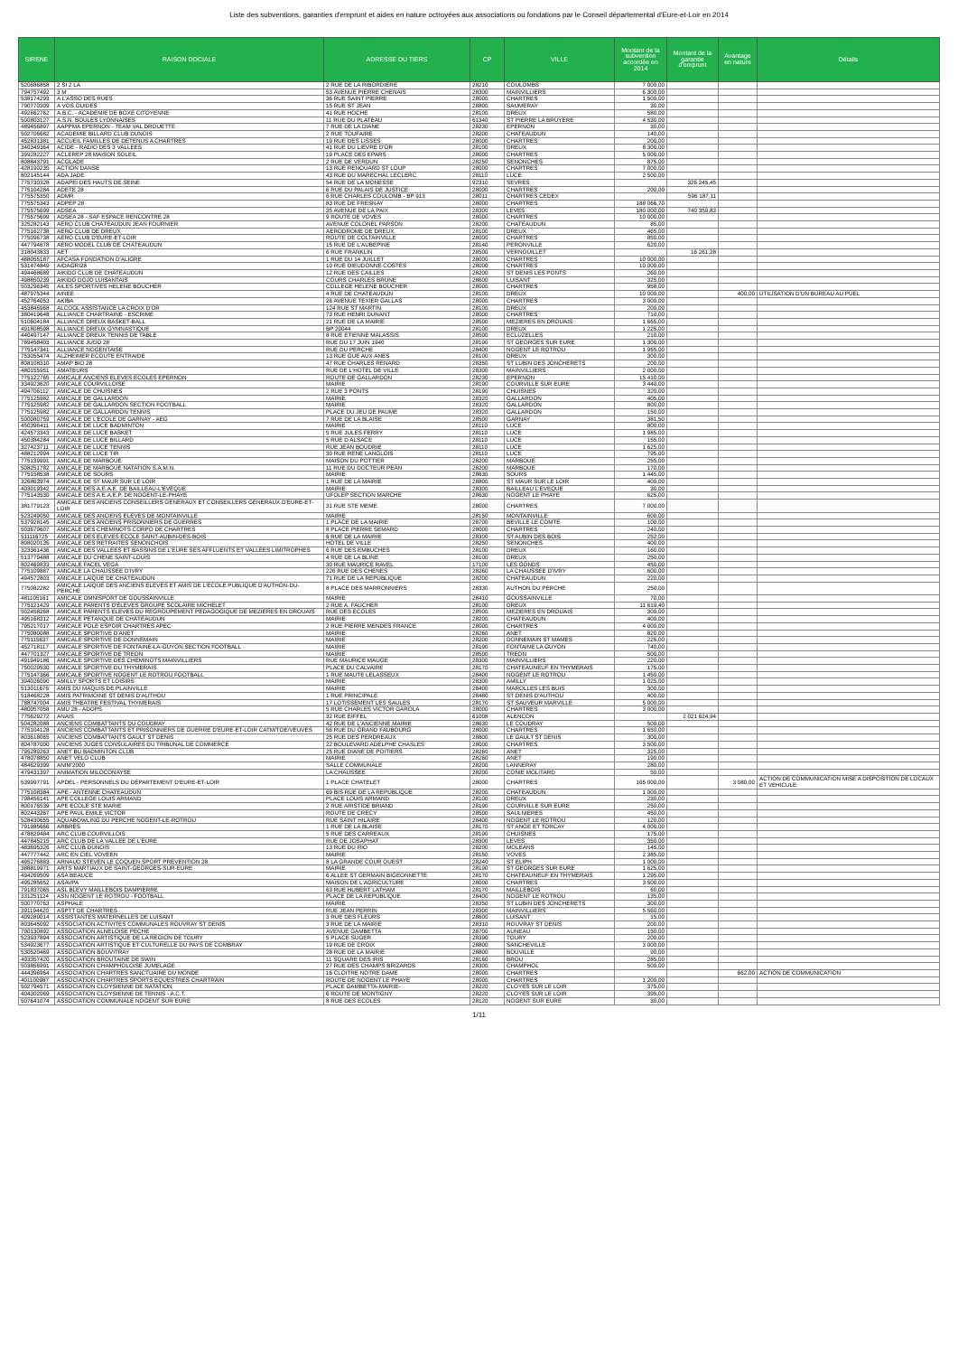Liste des subventions, garanties d'emprunt et aides en nature octroyées aux associations ou fondations par le Conseil départemental d'Eure-et-Loir en 2014
| SIRENE | RAISON DOCIALE | ADRESSE DU TIERS | CP | VILLE | Montant de la subvention accordée en 2014 | Montant de la garantie d'emprunt | Avantage en nature | Détails |
| --- | --- | --- | --- | --- | --- | --- | --- | --- |
| 520686858 | 2 SI 2 LA | 2 RUE DE LA RIBORDIERE | 28210 | COULOMBS | 7 000,00 | | | |
| 794757492 | 3 M | 53 AVENUE PIERRE CHENAIS | 28300 | MAINVILLIERS | 6 300,00 | | | |
| 538174293 | A L'ASSO DES RUES | 36 RUE SAINT PIERRE | 28000 | CHARTRES | 1 500,00 | | | |
| 790770309 | A VOS GUIDES | 15 RUE ST JEAN | 28800 | SAUMERAY | 30,00 | | | |
| 492662762 | A.B.C. - ACADÉMIE DE BOXE CITOYENNE | 41 RUE HOCHE | 28100 | DREUX | 580,00 | | | |
| 500803127 | A.S.N. BOULES LYONNAISES | 11 RUE DU PLATEAU | 61340 | ST PIERRE LA BRUYERE | 4 530,00 | | | |
| 489456897 | AAPPMA EPERNON - TEAM VAL DROUETTE | 7 RUE DE LA DIANE | 28230 | EPERNON | 30,00 | | | |
| 502706682 | ACADÉMIE BILLARD CLUB DUNOIS | 2 RUE TOUFAIRE | 28200 | CHATEAUDUN | 140,00 | | | |
| 452831381 | ACCUEIL FAMILLES DE DETENUS A CHARTRES | 19 RUE DES LISSES | 28000 | CHARTRES | 200,00 | | | |
| 340349364 | ACIDE - RADIO DES 3 VALLEES | 41 RUE DU LIEVRE D'OR | 28100 | DREUX | 8 300,00 | | | |
| 399282227 | ACLEREP 28 MAISON SOLEIL | 19 PLACE DES EPARS | 28000 | CHARTRES | 5 000,00 | | | |
| 808843791 | ACOLADE | 2 RUE DE VERDUN | 28250 | SENONCHES | 875,00 | | | |
| 428190235 | ACTION DANSE | 13 RUE RENOUARD ST LOUP | 28000 | CHARTRES | 7 000,00 | | | |
| 802145144 | ADA JADE | 43 RUE DU MARECHAL LECLERC | 28110 | LUCE | 2 500,00 | | | |
| 775730328 | ADAPEI DES HAUTS DE SEINE | 54 RUE DE LA MONESSE | 92310 | SEVRES | | 326 245,45 | | |
| 775104284 | ADETE 28 | 6 RUE DU PALAIS DE JUSTICE | 28000 | CHARTRES | 200,00 | | | |
| 775575350 | ADMR | 6 RUE CHARLES COULOMB - BP 913 | 28011 | CHARTRES CEDEX | | 596 187,11 | | |
| 775575343 | ADPEP 28 | 83 RUE DE FRESNAY | 28000 | CHARTRES | 188 066,70 | | | |
| 775575699 | ADSEA | 35 AVENUE DE LA PAIX | 28300 | LEVES | 180 000,00 | 740 359,83 | | |
| 775575699 | ADSEA 28 - SAF ESPACE RENCONTRE 28 | 9 ROUTE DE VOVES | 28000 | CHARTRES | 10 000,00 | | | |
| 325282143 | AÉRO CLUB CHÂTEAUDUN JEAN FOURNIER | AVENUE COLONEL PARSON | 28200 | CHATEAUDUN | 85,00 | | | |
| 775162738 | AÉRO CLUB DE DREUX | AERODROME DE DREUX | 28100 | DREUX | 465,00 | | | |
| 775096738 | AÉRO CLUB D'EURE-ET-LOIR | ROUTE DE COLTAINVILLE | 28000 | CHARTRES | 850,00 | | | |
| 447794678 | AÉRO MODEL CLUB DE CHÂTEAUDUN | 15 RUE DE L'AUBEPINE | 28140 | PERONVILLE | 620,00 | | | |
| 318043833 | AET | 6 RUE FRANKLIN | 28500 | VERNOUILLET | | 16 261,28 | | |
| 488055187 | AFCASA FONDATION D'ALIGRE | 1 RUE DU 14 JUILLET | 28000 | CHARTRES | 10 000,00 | | | |
| 531474849 | AIDAGRI28 | 10 RUE DIEUDONNE COSTES | 28000 | CHARTRES | 10 000,00 | | | |
| 494468689 | AIKIDO CLUB DE CHATEAUDUN | 12 RUE DES CAILLES | 28200 | ST DENIS LES PONTS | 260,00 | | | |
| 498850239 | AIKIDO DOJO LUISANTAIS | COURS CHARLES BRUNE | 28600 | LUISANT | 325,00 | | | |
| 503296345 | AILES SPORTIVES HELENE BOUCHER | COLLEGE HELENE BOUCHER | 28000 | CHARTRES | 958,00 | | | |
| 487975344 | AINEE | 4 RUE DE CHATEAUDUN | 28100 | DREUX | 10 000,00 | | 400,00 | UTILISATION D'UN BUREAU AU PUEL |
| 452764053 | AKIBA | 26 AVENUE TEXIER GALLAS | 28000 | CHARTRES | 3 000,00 | | | |
| 453845968 | ALCOOL ASSISTANCE LA CROIX D'OR | 124 RUE ST MARTIN | 28100 | DREUX | 200,00 | | | |
| 380419648 | ALLIANCE CHARTRAINE - ESCRIME | 73 RUE HENRI DUNANT | 28000 | CHARTRES | 710,00 | | | |
| 510604184 | ALLIANCE DREUX BASKET-BALL | 21 RUE DE LA MAIRIE | 28500 | MEZIERES EN DROUAIS | 1 665,00 | | | |
| 491808598 | ALLIANCE DREUX GYMNASTIQUE | BP 20044 | 28100 | DREUX | 1 225,00 | | | |
| 440497147 | ALLIANCE DREUX TENNIS DE TABLE | 8 RUE ETIENNE MALASSIS | 28500 | ECLUZELLES | 210,00 | | | |
| 789458403 | ALLIANCE JUDO 28 | RUE DU 17 JUIN 1940 | 28190 | ST GEORGES SUR EURE | 1 300,00 | | | |
| 775147341 | ALLIANCE NOGENTAISE | RUE DU PERCHE | 28400 | NOGENT LE ROTROU | 1 955,00 | | | |
| 753055474 | ALZHEIMER ECOUTE ENTRAIDE | 13 RUE GUE AUX ANES | 28100 | DREUX | 300,00 | | | |
| 808108310 | AMAP BIO 28 | 47 RUE CHARLES RENARD | 28350 | ST LUBIN DES JONCHERETS | 200,00 | | | |
| 480155951 | AMATEURS | RUE DE L'HOTEL DE VILLE | 28300 | MAINVILLIERS | 2 000,00 | | | |
| 775122765 | AMICALE ANCIENS ÉLÈVES ÉCOLES EPERNON | ROUTE DE GALLARDON | 28230 | EPERNON | 15 410,00 | | | |
| 334923620 | AMICALE COURVILLOISE | MAIRIE | 28190 | COURVILLE SUR EURE | 3 440,00 | | | |
| 494706112 | AMICALE DE CHUISNES | 2 RUE 3 PONTS | 28190 | CHUISNES | 320,00 | | | |
| 775125982 | AMICALE DE GALLARDON | MAIRIE | 28320 | GALLARDON | 405,00 | | | |
| 775125982 | AMICALE DE GALLARDON SECTION FOOTBALL | MAIRIE | 28320 | GALLARDON | 800,00 | | | |
| 775125982 | AMICALE DE GALLARDON TENNIS | PLACE DU JEU DE PAUME | 28320 | GALLARDON | 150,00 | | | |
| 500080759 | AMICALE DE L'ÉCOLE DE GARNAY - AEG | 7 RUE DE LA BLAISE | 28500 | GARNAY | 381,50 | | | |
| 450396411 | AMICALE DE LUCÉ BADMINTON | MAIRIE | 28110 | LUCE | 800,00 | | | |
| 424573343 | AMICALE DE LUCÉ BASKET | 5 RUE JULES FERRY | 28110 | LUCE | 1 985,00 | | | |
| 450384284 | AMICALE DE LUCÉ BILLARD | 5 RUE D ALSACE | 28110 | LUCE | 155,00 | | | |
| 327423711 | AMICALE DE LUCÉ TENNIS | RUE JEAN BOUDRIE | 28110 | LUCE | 1 625,00 | | | |
| 488212994 | AMICALE DE LUCE TIR | 30 RUE RENE LANGLOIS | 28110 | LUCE | 795,00 | | | |
| 775139991 | AMICALE DE MARBOUÉ | MAISON DU POTTIER | 28200 | MARBOUE | 255,00 | | | |
| 508251782 | AMICALE DE MARBOUÉ NATATION S.A.M.N. | 11 RUE DU DOCTEUR PEAN | 28200 | MARBOUE | 170,00 | | | |
| 775158538 | AMICALE DE SOURS | MAIRIE | 28630 | SOURS | 1 445,00 | | | |
| 326863974 | AMICALE DE ST MAUR SUR LE LOIR | 1 RUE DE LA MAIRIE | 28800 | ST MAUR SUR LE LOIR | 400,00 | | | |
| 403019342 | AMICALE DES A.E.A.E. DE BAILLEAU-L'ÉVÊQUE | MAIRIE | 28300 | BAILLEAU L'EVEQUE | 30,00 | | | |
| 775143530 | AMICALE DES A.E.A.E.P. DE NOGENT-LE-PHAYE | UFOLEP SECTION MARCHE | 28630 | NOGENT LE PHAYE | 625,00 | | | |
| 381779123 | AMICALE DES ANCIENS CONSEILLERS GÉNÉRAUX ET CONSEILLERS GÉNÉRAUX D'EURE-ET-LOIR | 31 RUE STE MEME | 28000 | CHARTRES | 7 000,00 | | | |
| 523249050 | AMICALE DES ANCIENS ÉLÈVES DE MONTAINVILLE | MAIRIE | 28150 | MONTAINVILLE | 600,00 | | | |
| 537928145 | AMICALE DES ANCIENS PRISONNIERS DE GUERRES | 1 PLACE DE LA MAIRIE | 28700 | BEVILLE LE COMTE | 100,00 | | | |
| 503679607 | AMICALE DES CHEMINOTS CORPO DE CHARTRES | 8 PLACE PIERRE SEMARD | 28000 | CHARTRES | 240,00 | | | |
| 511116725 | AMICALE DES ÉLÈVES ÉCOLE SAINT-AUBIN-DES-BOIS | 6 RUE DE LA MAIRIE | 28300 | ST AUBIN DES BOIS | 252,00 | | | |
| 808020135 | AMICALE DES RETRAITES SENONCHOIS | HOTEL DE VILLE | 28250 | SENONCHES | 400,00 | | | |
| 323361436 | AMICALE DES VALLÉES ET BASSINS DE L'EURE SES AFFLUENTS ET VALLÉES LIMITROPHES | 6 RUE DES EMBUCHES | 28100 | DREUX | 160,00 | | | |
| 513779488 | AMICALE DU CHÊNE SAINT-LOUIS | 4 RUE DE LA BLINE | 28100 | DREUX | 250,00 | | | |
| 802469833 | AMICALE FACEL VEGA | 30 RUE MAURICE RAVEL | 17100 | LES GONDS | 450,00 | | | |
| 775109887 | AMICALE LA CHAUSSEE D'IVRY | 226 RUE DES CHENES | 28260 | LA CHAUSSEE D'IVRY | 600,00 | | | |
| 494572803 | AMICALE LAÏQUE DE CHÂTEAUDUN | 71 RUE DE LA REPUBLIQUE | 28200 | CHATEAUDUN | 220,00 | | | |
| 775082282 | AMICALE LAÏQUE DES ANCIENS ÉLÈVES ET AMIS DE L'ÉCOLE PUBLIQUE D'AUTHON-DU-PERCHE | 8 PLACE DES MARRONNIERS | 28330 | AUTHON DU PERCHE | 250,00 | | | |
| 481105161 | AMICALE OMNISPORT DE GOUSSAINVILLE | MAIRIE | 28410 | GOUSSAINVILLE | 70,00 | | | |
| 775121429 | AMICALE PARENTS D'ÉLÈVES GROUPE SCOLAIRE MICHELET | 2 RUE A. FAUCHER | 28100 | DREUX | 11 619,40 | | | |
| 502458268 | AMICALE PARENTS ELEVES DU REGROUPEMENT PEDAGOGIQUE DE MEZIERES EN DROUAIS | RUE DES ECOLES | 28500 | MEZIERES EN DROUAIS | 300,00 | | | |
| 495168312 | AMICALE PÉTANQUE DE CHÂTEAUDUN | MAIRIE | 28200 | CHATEAUDUN | 400,00 | | | |
| 795217017 | AMICALE POLE ESPOIR CHARTRES APEC | 2 RUE PIERRE MENDES FRANCE | 28000 | CHARTRES | 4 000,00 | | | |
| 775080088 | AMICALE SPORTIVE D'ANET | MAIRIE | 28260 | ANET | 820,00 | | | |
| 775115637 | AMICALE SPORTIVE DE DONNEMAIN | MAIRIE | 28200 | DONNEMAIN ST MAMES | 225,00 | | | |
| 452718117 | AMICALE SPORTIVE DE FONTAINE-LA-GUYON SECTION FOOTBALL | MAIRIE | 28190 | FONTAINE LA GUYON | 740,00 | | | |
| 447701327 | AMICALE SPORTIVE DE TREON | MAIRIE | 28500 | TREON | 500,00 | | | |
| 491949186 | AMICALE SPORTIVE DES CHEMINOTS MAINVILLIERS | RUE MAURICE MAUGE | 28300 | MAINVILLIERS | 220,00 | | | |
| 750029530 | AMICALE SPORTIVE DU THYMERAIS | PLACE DU CALVAIRE | 28170 | CHATEAUNEUF EN THYMERAIS | 175,00 | | | |
| 775147366 | AMICALE SPORTIVE NOGENT LE ROTROU FOOTBALL | 1 RUE MAUTE LELASSEUX | 28400 | NOGENT LE ROTROU | 1 450,00 | | | |
| 394026090 | AMILLY SPORTS ET LOISIRS | MAIRIE | 28300 | AMILLY | 1 025,00 | | | |
| 513011676 | AMIS DU MAQUIS DE PLAINVILLE | MAIRIE | 28400 | MAROLLES LES BUIS | 300,00 | | | |
| 518468228 | AMIS PATRIMOINE ST DENIS D'AUTHOU | 1 RUE PRINCIPALE | 28480 | ST DENIS D'AUTHOU | 400,00 | | | |
| 788747004 | AMIS THEATRE FESTIVAL THYMERAIS | 17 LOTISSEMENT LES SAULES | 28170 | ST SAUVEUR MARVILLE | 5 000,00 | | | |
| 480057058 | AMU 28 - ADOPS | 5 RUE CHARLES VICTOR GAROLA | 28000 | CHARTRES | 3 000,00 | | | |
| 775629272 | ANAIS | 32 RUE EIFFEL | 61008 | ALENCON | | 2 021 624,94 | | |
| 504282088 | ANCIENS COMBATTANTS DU COUDRAY | 42 RUE DE L'ANCIENNE MAIRIE | 28630 | LE COUDRAY | 500,00 | | | |
| 775104128 | ANCIENS COMBATTANTS ET PRISONNIERS DE GUERRE D'EURE-ET-LOIR CATM/TOE/VEUVES | 56 RUE DU GRAND FAUBOURG | 28000 | CHARTRES | 1 650,00 | | | |
| 803618065 | ANCIENS COMBATTANTS GAULT ST DENIS | 25 RUE DES PERDREAUX | 28800 | LE GAULT ST DENIS | 300,00 | | | |
| 804787000 | ANCIENS JUGES CONSULAIRES DU TRIBUNAL DE COMMERCE | 22 BOULEVARD ADELPHE CHASLES | 28000 | CHARTRES | 3 500,00 | | | |
| 795289263 | ANET BU BADMINTON CLUB | 25 RUE DIANE DE POITIERS | 28260 | ANET | 325,00 | | | |
| 478078850 | ANET VELO CLUB | MAIRIE | 28260 | ANET | 190,00 | | | |
| 484629399 | ANIM'2000 | SALLE COMMUNALE | 28200 | LANNERAY | 280,00 | | | |
| 479431397 | ANIMATION MILOCONAYSE | LA CHAUSSEE | 28200 | CONIE MOLITARD | 50,00 | | | |
| 539997791 | APDEL - PERSONNELS DU DÉPARTEMENT D'EURE-ET-LOIR | 1 PLACE CHATELET | 28000 | CHARTRES | 165 000,00 | | 3 080,00 | ACTION DE COMMUNICATION MISE A DISPOSITION DE LOCAUX ET VEHICULE |
| 775108384 | APE - ANTENNE CHATEAUDUN | 69 BIS RUE DE LA REPUBLIQUE | 28200 | CHATEAUDUN | 1 000,00 | | | |
| 798456141 | APE COLLEGE LOUIS ARMAND | PLACE LOUIS ARMAND | 28100 | DREUX | 230,00 | | | |
| 800176539 | APE ECOLE STE MARIE | 2 RUE ARISTIDE BRIAND | 28190 | COURVILLE SUR EURE | 250,00 | | | |
| 802443267 | APE PAUL EMILE VICTOR | ROUTE DE CRECY | 28500 | SAULNIERES | 450,00 | | | |
| 528430655 | AQUABOWLING DU PERCHE NOGENT-LE-ROTROU | RUE SAINT HILAIRE | 28400 | NOGENT LE ROTROU | 120,00 | | | |
| 791985666 | ARBRES | 1 RUE DE LA BLAISE | 28170 | ST ANGE ET TORCAY | 4 000,00 | | | |
| 478829484 | ARC CLUB COURVILLOIS | 5 RUE DES CARREAUX | 28190 | CHUISNES | 175,00 | | | |
| 447845215 | ARC CLUB DE LA VALLÉE DE L'EURE | RUE DE JOSAPHAT | 28300 | LEVES | 350,00 | | | |
| 483695326 | ARC CLUB DUNOIS | 13 RUE DU RIO | 28200 | MOLEANS | 145,00 | | | |
| 447777442 | ARC EN CIEL VOVEEN | MAIRIE | 28150 | VOVES | 2 385,00 | | | |
| 495276883 | ARNAUD STEVEN LE COQUEN SPORT PRÉVENTION 28 | 8 LA GRANDE COUR OUEST | 28240 | ST ELIPH | 1 000,00 | | | |
| 388819971 | ARTS MARTIAUX DE SAINT-GEORGES-SUR-EURE | MAIRIE | 28190 | ST GEORGES SUR EURE | 1 625,00 | | | |
| 494269509 | ASA BEAUCE | 6 ALLEE ST GERMAIN BIGEONNETTE | 28170 | CHATEAUNEUF EN THYMERAIS | 1 295,00 | | | |
| 495285652 | ASAVPA | MAISON DE L'AGRICULTURE | 28000 | CHARTRES | 3 500,00 | | | |
| 791837065 | ASL BLEVY MAILLEBOIS DAMPIERRE | 63 RUE HUBERT LATHAM | 28170 | MAILLEBOIS | 60,00 | | | |
| 331251124 | ASN NOGENT LE ROTROU - FOOTBALL | PLACE DE LA REPUBLIQUE | 28400 | NOGENT LE ROTROU | 135,00 | | | |
| 500770763 | ASPHALE | MAIRIE | 28350 | ST LUBIN DES JONCHERETS | 300,00 | | | |
| 391194420 | ASPTT DE CHARTRES | RUE JEAN PERRIN | 28300 | MAINVILLIERS | 5 560,00 | | | |
| 409289014 | ASSISTANTES MATERNELLES DE LUISANT | 3 RUE DES FLEURS | 28600 | LUISANT | 15,00 | | | |
| 803645092 | ASSOCIATION ACTIVITES COMMUNALES ROUVRAY ST DENIS | 3 RUE DE LA MAIRIE | 28310 | ROUVRAY ST DENIS | 200,00 | | | |
| 790130892 | ASSOCIATION ALNELOISE PECHE | AVENUE GAMBETTA | 28700 | AUNEAU | 150,00 | | | |
| 523937894 | ASSOCIATION ARTISTIQUE DE LA REGION DE TOURY | 5 PLACE SUGER | 28390 | TOURY | 200,00 | | | |
| 534923677 | ASSOCIATION ARTISTIQUE ET CULTURELLE DU PAYS DE COMBRAY | 19 RUE DE CROIX | 28800 | SANCHEVILLE | 3 000,00 | | | |
| 530520469 | ASSOCIATION BOUVITRAY | 28 RUE DE LA MAIRIE | 28800 | BOUVILLE | 90,00 | | | |
| 493357420 | ASSOCIATION BROUTAINE DE SWIN | 11 SQUARE DES IRIS | 28160 | BROU | 285,00 | | | |
| 503855991 | ASSOCIATION CHAMPHOLOISE JUMELAGE | 27 RUE DES CHAMPS BRIZARDS | 28300 | CHAMPHOL | 500,00 | | | |
| 444396964 | ASSOCIATION CHARTRES SANCTUAIRE DU MONDE | 16 CLOITRE NOTRE DAME | 28000 | CHARTRES | | | 662,00 | ACTION DE COMMUNICATION |
| 401100987 | ASSOCIATION CHARTRES SPORTS EQUESTRES CHARTRAIN | ROUTE DE NOGENT LE PHAYE | 28000 | CHARTRES | 1 200,00 | | | |
| 502794571 | ASSOCIATION CLOYSIENNE DE NATATION | PLACE GAMBETTA-MAIRIE- | 28220 | CLOYES SUR LE LOIR | 375,00 | | | |
| 404302069 | ASSOCIATION CLOYSIENNE DE TENNIS - A.C.T. | 6 ROUTE DE MONTIGNY | 28220 | CLOYES SUR LE LOIR | 395,00 | | | |
| 507641074 | ASSOCIATION COMMUNALE NOGENT SUR EURE | 8 RUE DES ECOLES | 28120 | NOGENT SUR EURE | 30,00 | | | |
1/11